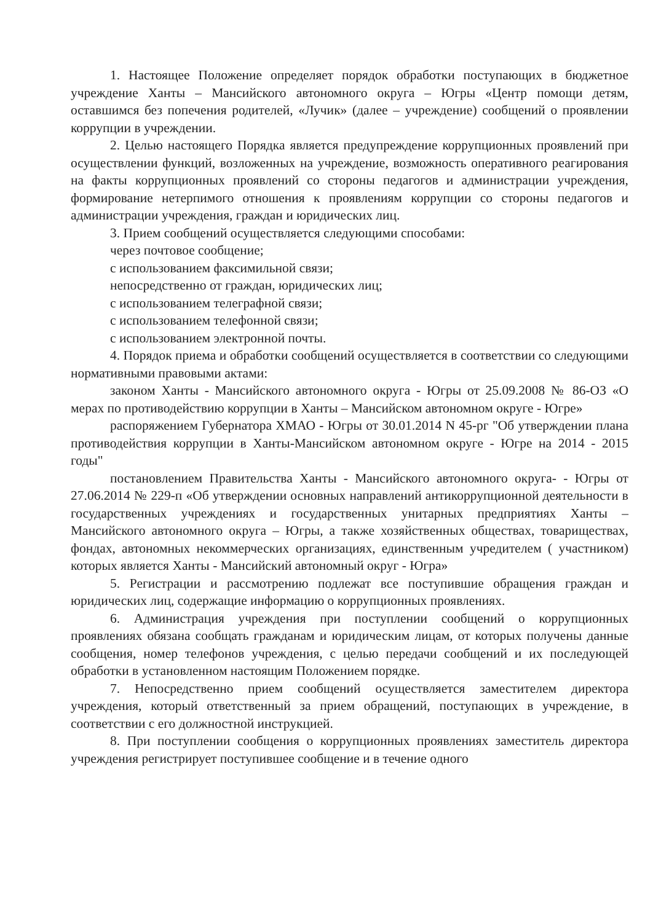1. Настоящее Положение определяет порядок обработки поступающих в бюджетное учреждение Ханты – Мансийского автономного округа – Югры «Центр помощи детям, оставшимся без попечения родителей, «Лучик» (далее – учреждение) сообщений о проявлении коррупции в учреждении.
2. Целью настоящего Порядка является предупреждение коррупционных проявлений при осуществлении функций, возложенных на учреждение, возможность оперативного реагирования на факты коррупционных проявлений со стороны педагогов и администрации учреждения, формирование нетерпимого отношения к проявлениям коррупции со стороны педагогов и администрации учреждения, граждан и юридических лиц.
3. Прием сообщений осуществляется следующими способами:
через почтовое сообщение;
с использованием факсимильной связи;
непосредственно от граждан, юридических лиц;
с использованием телеграфной связи;
с использованием телефонной связи;
с использованием электронной почты.
4. Порядок приема и обработки сообщений осуществляется в соответствии со следующими нормативными правовыми актами:
законом Ханты - Мансийского автономного округа - Югры от 25.09.2008 № 86-ОЗ «О мерах по противодействию коррупции в Ханты – Мансийском автономном округе - Югре»
распоряжением Губернатора ХМАО - Югры от 30.01.2014 N 45-рг "Об утверждении плана противодействия коррупции в Ханты-Мансийском автономном округе - Югре на 2014 - 2015 годы"
постановлением Правительства Ханты - Мансийского автономного округа- - Югры от 27.06.2014 № 229-п «Об утверждении основных направлений антикоррупционной деятельности в государственных учреждениях и государственных унитарных предприятиях Ханты – Мансийского автономного округа – Югры, а также хозяйственных обществах, товариществах, фондах, автономных некоммерческих организациях, единственным учредителем ( участником) которых является Ханты - Мансийский автономный округ - Югра»
5. Регистрации и рассмотрению подлежат все поступившие обращения граждан и юридических лиц, содержащие информацию о коррупционных проявлениях.
6. Администрация учреждения при поступлении сообщений о коррупционных проявлениях обязана сообщать гражданам и юридическим лицам, от которых получены данные сообщения, номер телефонов учреждения, с целью передачи сообщений и их последующей обработки в установленном настоящим Положением порядке.
7. Непосредственно прием сообщений осуществляется заместителем директора учреждения, который ответственный за прием обращений, поступающих в учреждение, в соответствии с его должностной инструкцией.
8. При поступлении сообщения о коррупционных проявлениях заместитель директора учреждения регистрирует поступившее сообщение и в течение одного